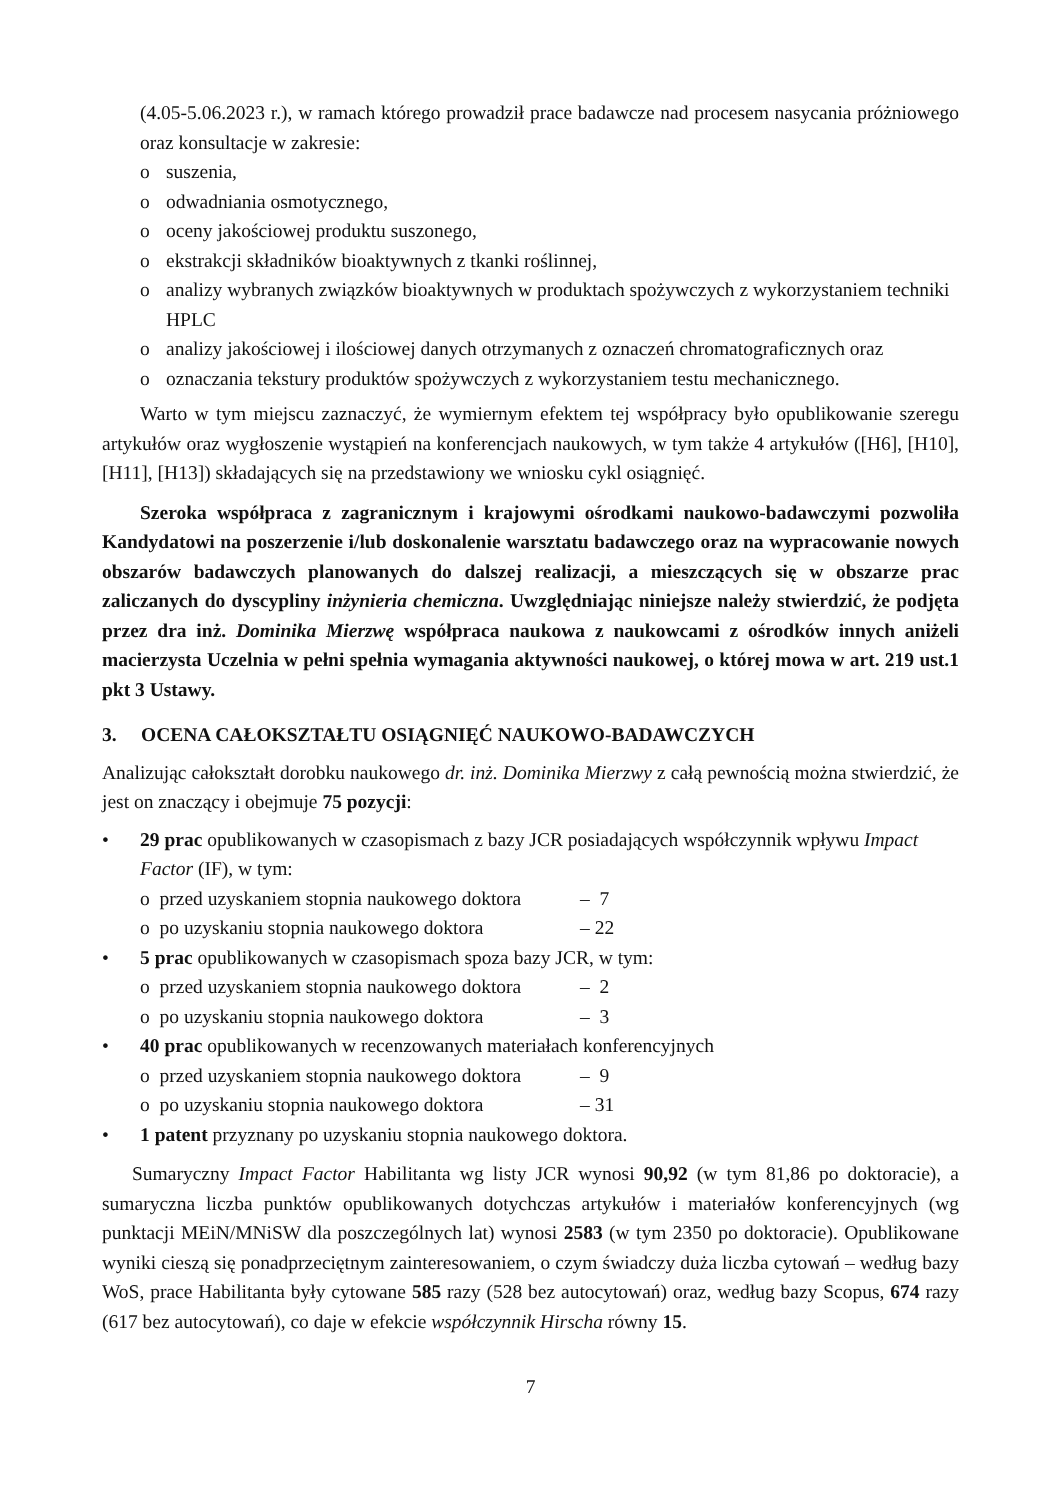(4.05-5.06.2023 r.), w ramach którego prowadził prace badawcze nad procesem nasycania próżniowego oraz konsultacje w zakresie:
o suszenia,
o odwadniania osmotycznego,
o oceny jakościowej produktu suszonego,
o ekstrakcji składników bioaktywnych z tkanki roślinnej,
o analizy wybranych związków bioaktywnych w produktach spożywczych z wykorzystaniem techniki HPLC
o analizy jakościowej i ilościowej danych otrzymanych z oznaczeń chromatograficznych oraz
o oznaczania tekstury produktów spożywczych z wykorzystaniem testu mechanicznego.
Warto w tym miejscu zaznaczyć, że wymiernym efektem tej współpracy było opublikowanie szeregu artykułów oraz wygłoszenie wystąpień na konferencjach naukowych, w tym także 4 artykułów ([H6], [H10], [H11], [H13]) składających się na przedstawiony we wniosku cykl osiągnięć.
Szeroka współpraca z zagranicznym i krajowymi ośrodkami naukowo-badawczymi pozwoliła Kandydatowi na poszerzenie i/lub doskonalenie warsztatu badawczego oraz na wypracowanie nowych obszarów badawczych planowanych do dalszej realizacji, a mieszczących się w obszarze prac zaliczanych do dyscypliny inżynieria chemiczna. Uwzględniając niniejsze należy stwierdzić, że podjęta przez dra inż. Dominika Mierzwę współpraca naukowa z naukowcami z ośrodków innych aniżeli macierzysta Uczelnia w pełni spełnia wymagania aktywności naukowej, o której mowa w art. 219 ust.1 pkt 3 Ustawy.
3. OCENA CAŁOKSZTAŁTU OSIĄGNIĘĆ NAUKOWO-BADAWCZYCH
Analizując całokształt dorobku naukowego dr. inż. Dominika Mierzwy z całą pewnością można stwierdzić, że jest on znaczący i obejmuje 75 pozycji:
• 29 prac opublikowanych w czasopismach z bazy JCR posiadających współczynnik wpływu Impact Factor (IF), w tym:
o przed uzyskaniem stopnia naukowego doktora – 7
o po uzyskaniu stopnia naukowego doktora – 22
• 5 prac opublikowanych w czasopismach spoza bazy JCR, w tym:
o przed uzyskaniem stopnia naukowego doktora – 2
o po uzyskaniu stopnia naukowego doktora – 3
• 40 prac opublikowanych w recenzowanych materiałach konferencyjnych
o przed uzyskaniem stopnia naukowego doktora – 9
o po uzyskaniu stopnia naukowego doktora – 31
• 1 patent przyznany po uzyskaniu stopnia naukowego doktora.
Sumaryczny Impact Factor Habilitanta wg listy JCR wynosi 90,92 (w tym 81,86 po doktoracie), a sumaryczna liczba punktów opublikowanych dotychczas artykułów i materiałów konferencyjnych (wg punktacji MEiN/MNiSW dla poszczególnych lat) wynosi 2583 (w tym 2350 po doktoracie). Opublikowane wyniki cieszą się ponadprzeciętnym zainteresowaniem, o czym świadczy duża liczba cytowań – według bazy WoS, prace Habilitanta były cytowane 585 razy (528 bez autocytowań) oraz, według bazy Scopus, 674 razy (617 bez autocytowań), co daje w efekcie współczynnik Hirscha równy 15.
7